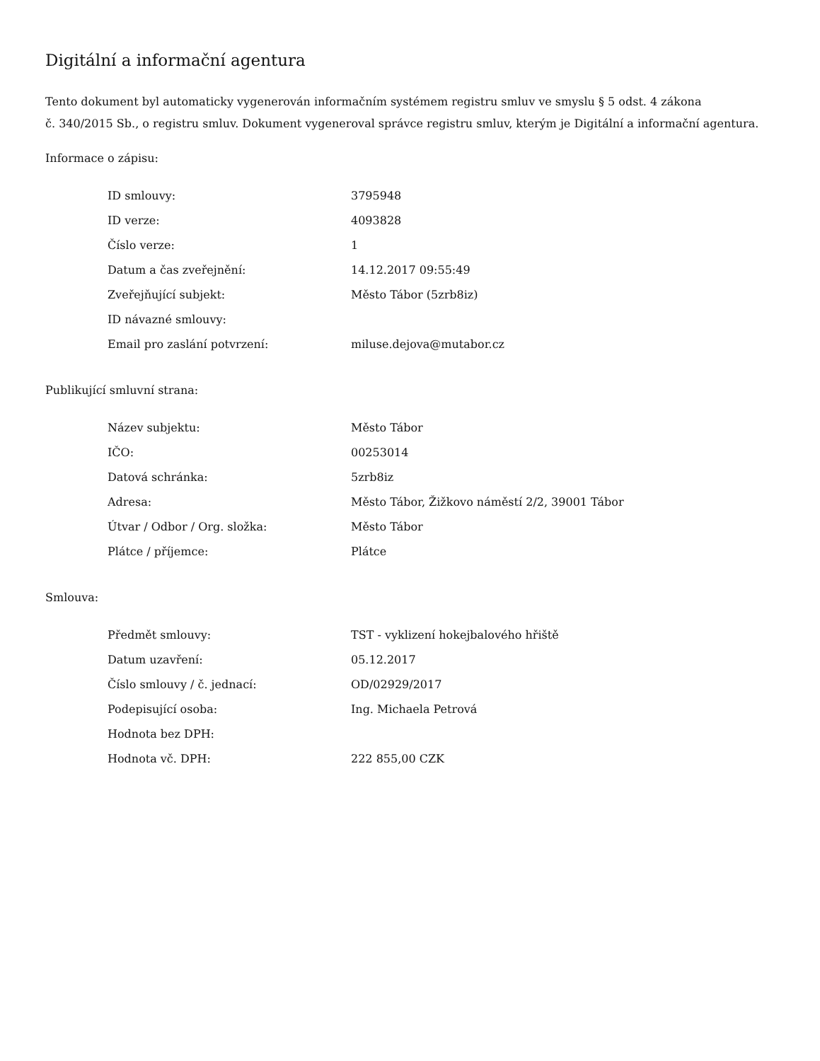Digitální a informační agentura
Tento dokument byl automaticky vygenerován informačním systémem registru smluv ve smyslu § 5 odst. 4 zákona
č. 340/2015 Sb., o registru smluv. Dokument vygeneroval správce registru smluv, kterým je Digitální a informační agentura.
Informace o zápisu:
| ID smlouvy: | 3795948 |
| ID verze: | 4093828 |
| Číslo verze: | 1 |
| Datum a čas zveřejnění: | 14.12.2017 09:55:49 |
| Zveřejňující subjekt: | Město Tábor (5zrb8iz) |
| ID návazné smlouvy: | |
| Email pro zaslání potvrzení: | miluse.dejova@mutabor.cz |
Publikující smluvní strana:
| Název subjektu: | Město Tábor |
| IČO: | 00253014 |
| Datová schránka: | 5zrb8iz |
| Adresa: | Město Tábor, Žižkovo náměstí 2/2, 39001 Tábor |
| Útvar / Odbor / Org. složka: | Město Tábor |
| Plátce / příjemce: | Plátce |
Smlouva:
| Předmět smlouvy: | TST - vyklizení hokejbalového hřiště |
| Datum uzavření: | 05.12.2017 |
| Číslo smlouvy / č. jednací: | OD/02929/2017 |
| Podepisující osoba: | Ing. Michaela Petrová |
| Hodnota bez DPH: | |
| Hodnota vč. DPH: | 222 855,00 CZK |